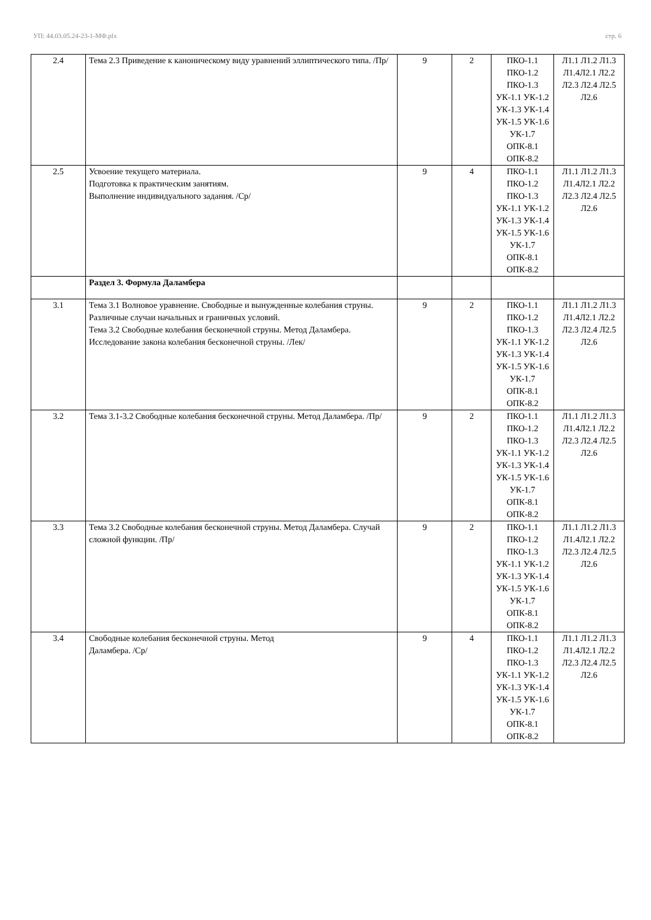УП: 44.03.05.24-23-1-МФ.plx стр. 6
| 2.4 | Тема 2.3 Приведение к каноническому виду уравнений эллиптического типа. /Пр/ | 9 | 2 | ПКО-1.1 ПКО-1.2 ПКО-1.3 УК-1.1 УК-1.2 УК-1.3 УК-1.4 УК-1.5 УК-1.6 УК-1.7 ОПК-8.1 ОПК-8.2 | Л1.1 Л1.2 Л1.3 Л1.4Л2.1 Л2.2 Л2.3 Л2.4 Л2.5 Л2.6 |
| 2.5 | Усвоение текущего материала. Подготовка к практическим занятиям. Выполнение индивидуального задания. /Ср/ | 9 | 4 | ПКО-1.1 ПКО-1.2 ПКО-1.3 УК-1.1 УК-1.2 УК-1.3 УК-1.4 УК-1.5 УК-1.6 УК-1.7 ОПК-8.1 ОПК-8.2 | Л1.1 Л1.2 Л1.3 Л1.4Л2.1 Л2.2 Л2.3 Л2.4 Л2.5 Л2.6 |
| | Раздел 3. Формула Даламбера | | | | |
| 3.1 | Тема 3.1 Волновое уравнение. Свободные и вынужденные колебания струны. Различные случаи начальных и граничных условий. Тема 3.2 Свободные колебания бесконечной струны. Метод Даламбера. Исследование закона колебания бесконечной струны. /Лек/ | 9 | 2 | ПКО-1.1 ПКО-1.2 ПКО-1.3 УК-1.1 УК-1.2 УК-1.3 УК-1.4 УК-1.5 УК-1.6 УК-1.7 ОПК-8.1 ОПК-8.2 | Л1.1 Л1.2 Л1.3 Л1.4Л2.1 Л2.2 Л2.3 Л2.4 Л2.5 Л2.6 |
| 3.2 | Тема 3.1-3.2 Свободные колебания бесконечной струны. Метод Даламбера. /Пр/ | 9 | 2 | ПКО-1.1 ПКО-1.2 ПКО-1.3 УК-1.1 УК-1.2 УК-1.3 УК-1.4 УК-1.5 УК-1.6 УК-1.7 ОПК-8.1 ОПК-8.2 | Л1.1 Л1.2 Л1.3 Л1.4Л2.1 Л2.2 Л2.3 Л2.4 Л2.5 Л2.6 |
| 3.3 | Тема 3.2 Свободные колебания бесконечной струны. Метод Даламбера. Случай сложной функции. /Пр/ | 9 | 2 | ПКО-1.1 ПКО-1.2 ПКО-1.3 УК-1.1 УК-1.2 УК-1.3 УК-1.4 УК-1.5 УК-1.6 УК-1.7 ОПК-8.1 ОПК-8.2 | Л1.1 Л1.2 Л1.3 Л1.4Л2.1 Л2.2 Л2.3 Л2.4 Л2.5 Л2.6 |
| 3.4 | Свободные колебания бесконечной струны. Метод Даламбера. /Ср/ | 9 | 4 | ПКО-1.1 ПКО-1.2 ПКО-1.3 УК-1.1 УК-1.2 УК-1.3 УК-1.4 УК-1.5 УК-1.6 УК-1.7 ОПК-8.1 ОПК-8.2 | Л1.1 Л1.2 Л1.3 Л1.4Л2.1 Л2.2 Л2.3 Л2.4 Л2.5 Л2.6 |